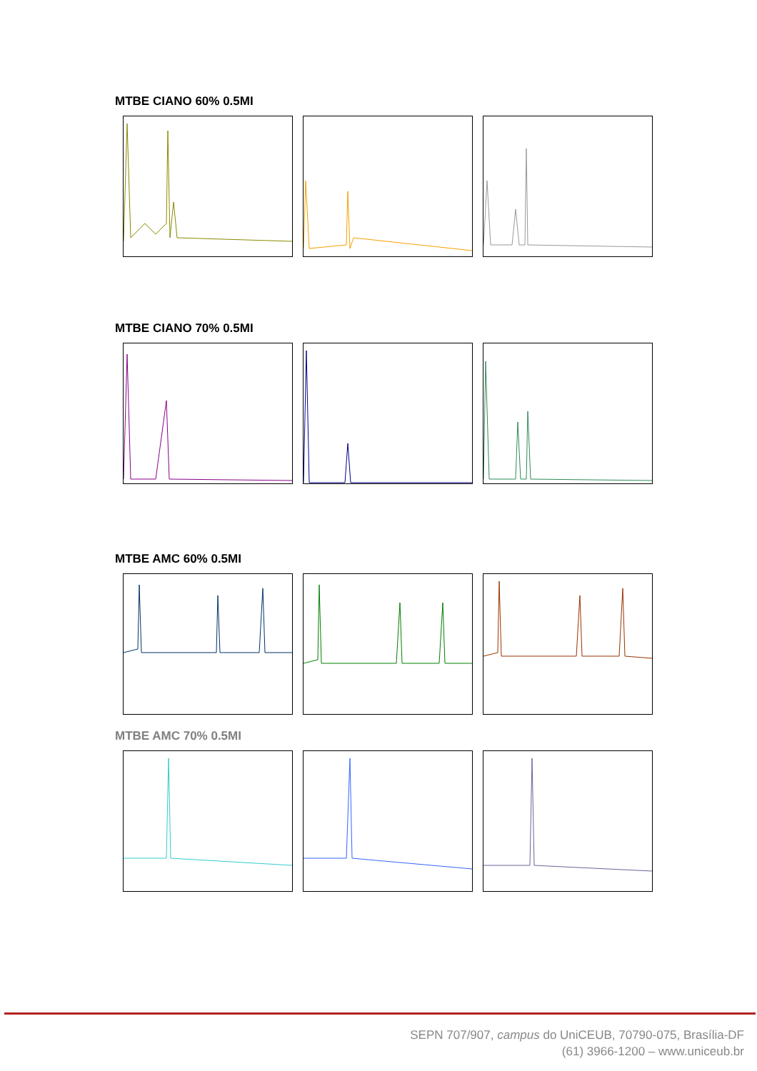MTBE CIANO 60% 0.5MI
MTBE CIANO 70% 0.5MI
MTBE AMC 60% 0.5MI
MTBE AMC 70% 0.5MI
SEPN 707/907, campus do UniCEUB, 70790-075, Brasília-DF
(61) 3966-1200 – www.uniceub.br